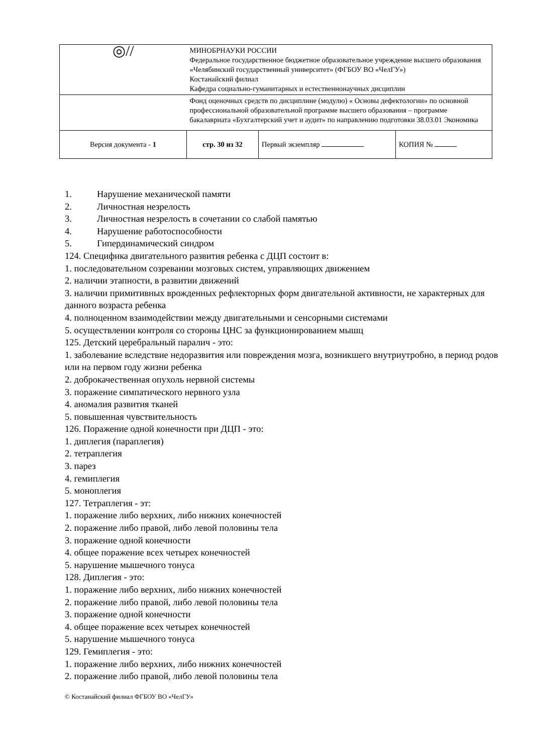| ◎// | МИНОБРНАУКИ РОССИИ Федеральное государственное бюджетное образовательное учреждение высшего образования «Челябинский государственный университет» (ФГБОУ ВО «ЧелГУ») Костанайский филиал Кафедра социально-гуманитарных и естественнонаучных дисциплин | | |
| | Фонд оценочных средств по дисциплине (модулю) « Основы дефектологии» по основной профессиональной образовательной программе высшего образования – программе бакалавриата «Бухгалтерский учет и аудит» по направлению подготовки 38.03.01 Экономика | | |
| Версия документа - 1 | стр. 30 из 32 | Первый экземпляр | КОПИЯ № |
1. Нарушение механической памяти
2. Личностная незрелость
3. Личностная незрелость в сочетании со слабой памятью
4. Нарушение работоспособности
5. Гипердинамический синдром
124. Специфика двигательного развития ребенка с ДЦП состоит в:
1. последовательном созревании мозговых систем, управляющих движением
2. наличии этапности, в развитии движений
3. наличии примитивных врожденных рефлекторных форм двигательной активности, не характерных для данного возраста ребенка
4. полноценном взаимодействии между двигательными и сенсорными системами
5. осуществлении контроля со стороны ЦНС за функционированием мышц
125. Детский церебральный паралич - это:
1. заболевание вследствие недоразвития или повреждения мозга, возникшего внутриутробно, в период родов или на первом году жизни ребенка
2. доброкачественная опухоль нервной системы
3. поражение симпатического нервного узла
4. аномалия развития тканей
5. повышенная чувствительность
126. Поражение одной конечности при ДЦП - это:
1. диплегия (параплегия)
2. тетраплегия
3. парез
4. гемиплегия
5. моноплегия
127. Тетраплегия - эт:
1. поражение либо верхних, либо нижних конечностей
2. поражение либо правой, либо левой половины тела
3. поражение одной конечности
4. общее поражение всех четырех конечностей
5. нарушение мышечного тонуса
128. Диплегия - это:
1. поражение либо верхних, либо нижних конечностей
2. поражение либо правой, либо левой половины тела
3. поражение одной конечности
4. общее поражение всех четырех конечностей
5. нарушение мышечного тонуса
129. Гемиплегия - это:
1. поражение либо верхних, либо нижних конечностей
2. поражение либо правой, либо левой половины тела
© Костанайский филиал ФГБОУ ВО «ЧелГУ»